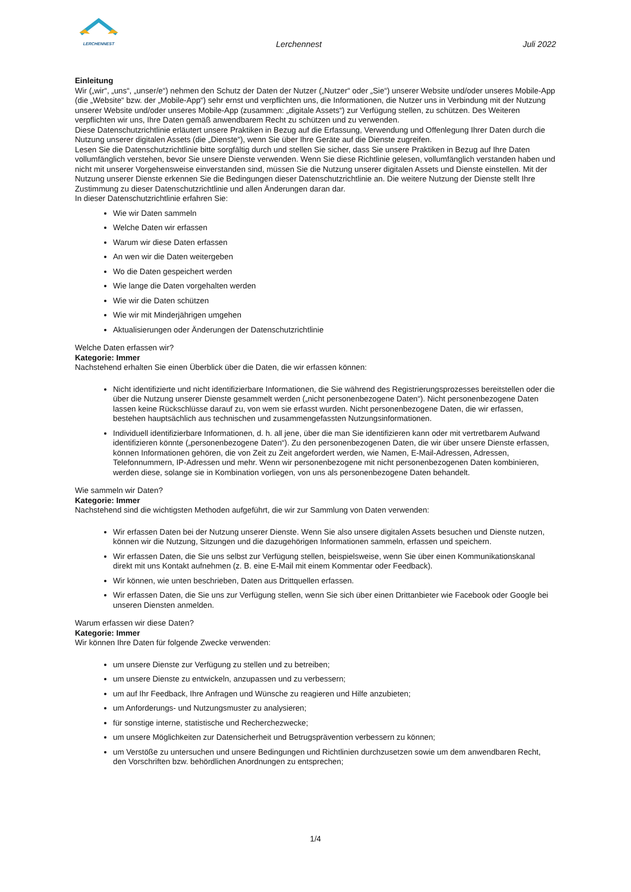LERCHENNEST
Lerchennest
Juli 2022
Einleitung
Wir („wir“, „uns“, „unser/e“) nehmen den Schutz der Daten der Nutzer („Nutzer“ oder „Sie“) unserer Website und/oder unseres Mobile-App (die „Website“ bzw. der „Mobile-App“) sehr ernst und verpflichten uns, die Informationen, die Nutzer uns in Verbindung mit der Nutzung unserer Website und/oder unseres Mobile-App (zusammen: „digitale Assets“) zur Verfügung stellen, zu schützen. Des Weiteren verpflichten wir uns, Ihre Daten gemäß anwendbarem Recht zu schützen und zu verwenden.
Diese Datenschutzrichtlinie erläutert unsere Praktiken in Bezug auf die Erfassung, Verwendung und Offenlegung Ihrer Daten durch die Nutzung unserer digitalen Assets (die „Dienste“), wenn Sie über Ihre Geräte auf die Dienste zugreifen.
Lesen Sie die Datenschutzrichtlinie bitte sorgfältig durch und stellen Sie sicher, dass Sie unsere Praktiken in Bezug auf Ihre Daten vollumfänglich verstehen, bevor Sie unsere Dienste verwenden. Wenn Sie diese Richtlinie gelesen, vollumfänglich verstanden haben und nicht mit unserer Vorgehensweise einverstanden sind, müssen Sie die Nutzung unserer digitalen Assets und Dienste einstellen. Mit der Nutzung unserer Dienste erkennen Sie die Bedingungen dieser Datenschutzrichtlinie an. Die weitere Nutzung der Dienste stellt Ihre Zustimmung zu dieser Datenschutzrichtlinie und allen Änderungen daran dar.
In dieser Datenschutzrichtlinie erfahren Sie:
Wie wir Daten sammeln
Welche Daten wir erfassen
Warum wir diese Daten erfassen
An wen wir die Daten weitergeben
Wo die Daten gespeichert werden
Wie lange die Daten vorgehalten werden
Wie wir die Daten schützen
Wie wir mit Minderjährigen umgehen
Aktualisierungen oder Änderungen der Datenschutzrichtlinie
Welche Daten erfassen wir?
Kategorie: Immer
Nachstehend erhalten Sie einen Überblick über die Daten, die wir erfassen können:
Nicht identifizierte und nicht identifizierbare Informationen, die Sie während des Registrierungsprozesses bereitstellen oder die über die Nutzung unserer Dienste gesammelt werden („nicht personenbezogene Daten“). Nicht personenbezogene Daten lassen keine Rückschlüsse darauf zu, von wem sie erfasst wurden. Nicht personenbezogene Daten, die wir erfassen, bestehen hauptsächlich aus technischen und zusammengefassten Nutzungsinformationen.
Individuell identifizierbare Informationen, d. h. all jene, über die man Sie identifizieren kann oder mit vertretbarem Aufwand identifizieren könnte („personenbezogene Daten“). Zu den personenbezogenen Daten, die wir über unsere Dienste erfassen, können Informationen gehören, die von Zeit zu Zeit angefordert werden, wie Namen, E-Mail-Adressen, Adressen, Telefonnummern, IP-Adressen und mehr. Wenn wir personenbezogene mit nicht personenbezogenen Daten kombinieren, werden diese, solange sie in Kombination vorliegen, von uns als personenbezogene Daten behandelt.
Wie sammeln wir Daten?
Kategorie: Immer
Nachstehend sind die wichtigsten Methoden aufgeführt, die wir zur Sammlung von Daten verwenden:
Wir erfassen Daten bei der Nutzung unserer Dienste. Wenn Sie also unsere digitalen Assets besuchen und Dienste nutzen, können wir die Nutzung, Sitzungen und die dazugehörigen Informationen sammeln, erfassen und speichern.
Wir erfassen Daten, die Sie uns selbst zur Verfügung stellen, beispielsweise, wenn Sie über einen Kommunikationskanal direkt mit uns Kontakt aufnehmen (z. B. eine E-Mail mit einem Kommentar oder Feedback).
Wir können, wie unten beschrieben, Daten aus Drittquellen erfassen.
Wir erfassen Daten, die Sie uns zur Verfügung stellen, wenn Sie sich über einen Drittanbieter wie Facebook oder Google bei unseren Diensten anmelden.
Warum erfassen wir diese Daten?
Kategorie: Immer
Wir können Ihre Daten für folgende Zwecke verwenden:
um unsere Dienste zur Verfügung zu stellen und zu betreiben;
um unsere Dienste zu entwickeln, anzupassen und zu verbessern;
um auf Ihr Feedback, Ihre Anfragen und Wünsche zu reagieren und Hilfe anzubieten;
um Anforderungs- und Nutzungsmuster zu analysieren;
für sonstige interne, statistische und Recherchezwecke;
um unsere Möglichkeiten zur Datensicherheit und Betrugsprävention verbessern zu können;
um Verstöße zu untersuchen und unsere Bedingungen und Richtlinien durchzusetzen sowie um dem anwendbaren Recht, den Vorschriften bzw. behördlichen Anordnungen zu entsprechen;
1/4